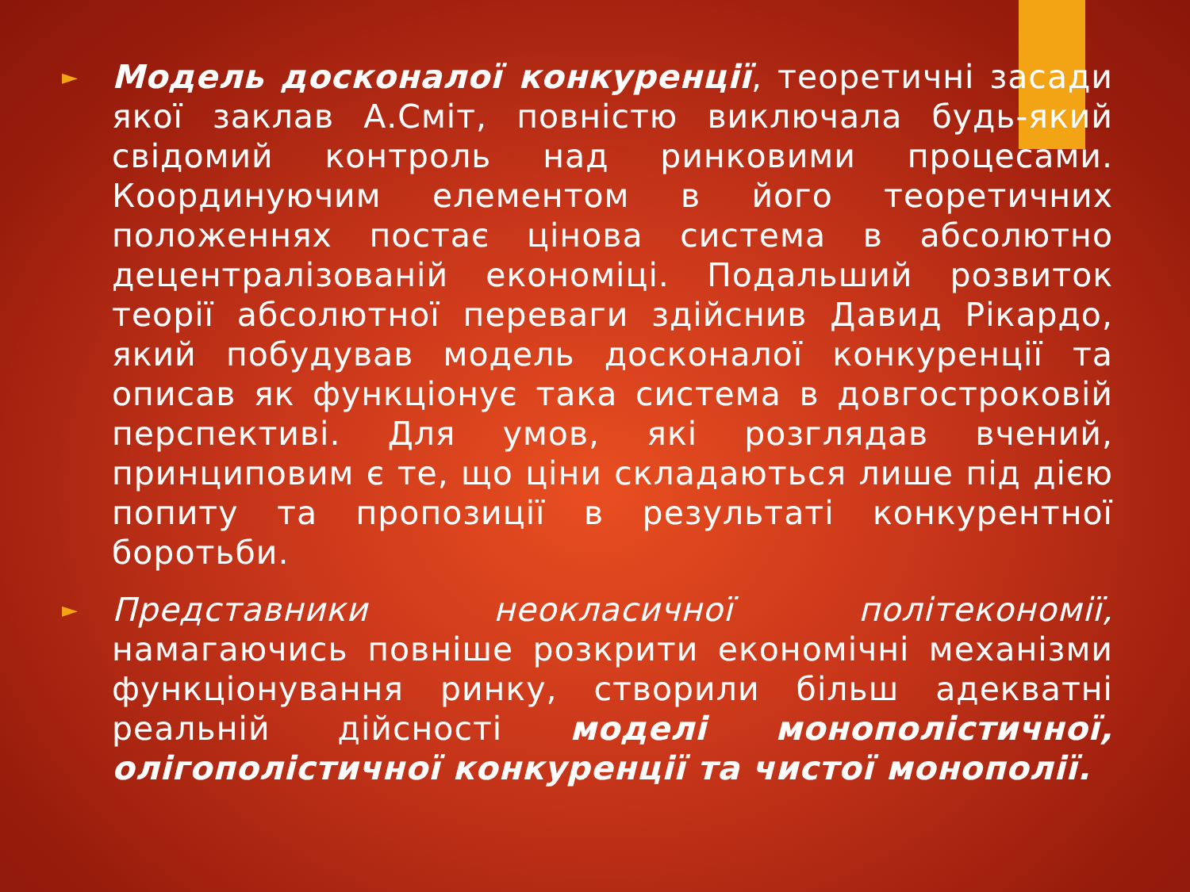►
Модель досконалої конкуренції, теоретичні засади якої заклав А.Сміт, повністю виключала будь-який свідомий контроль над ринковими процесами. Координуючим елементом в його теоретичних положеннях постає цінова система в абсолютно децентралізованій економіці. Подальший розвиток теорії абсолютної переваги здійснив Давид Рікардо, який побудував модель досконалої конкуренції та описав як функціонує така система в довгостроковій перспективі. Для умов, які розглядав вчений, принциповим є те, що ціни складаються лише під дією попиту та пропозиції в результаті конкурентної боротьби.
►
Представники неокласичної політекономії, намагаючись повніше розкрити економічні механізми функціонування ринку, створили більш адекватні реальній дійсності моделі монополістичної, олігополістичної конкуренції та чистої монополії.